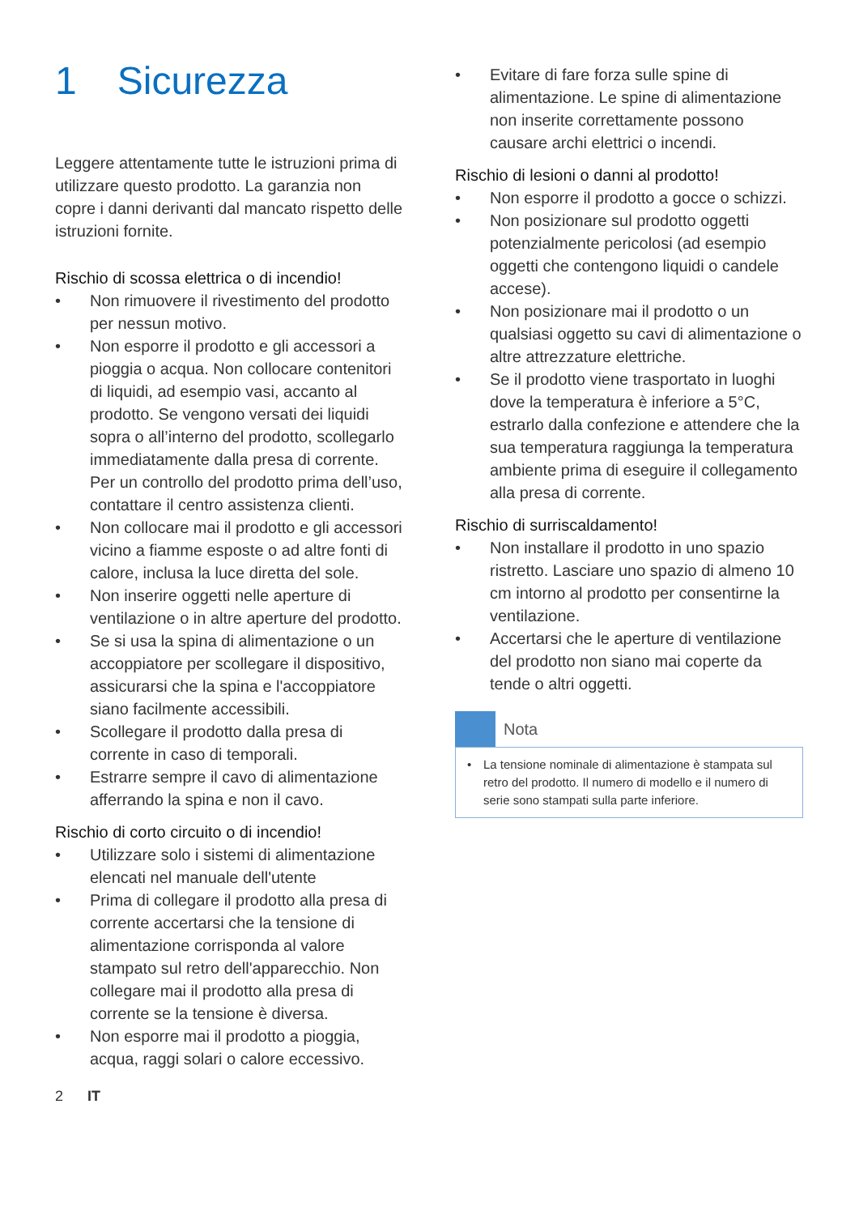1 Sicurezza
Leggere attentamente tutte le istruzioni prima di utilizzare questo prodotto. La garanzia non copre i danni derivanti dal mancato rispetto delle istruzioni fornite.
Rischio di scossa elettrica o di incendio!
• Non rimuovere il rivestimento del prodotto per nessun motivo.
• Non esporre il prodotto e gli accessori a pioggia o acqua. Non collocare contenitori di liquidi, ad esempio vasi, accanto al prodotto. Se vengono versati dei liquidi sopra o all’interno del prodotto, scollegarlo immediatamente dalla presa di corrente. Per un controllo del prodotto prima dell’uso, contattare il centro assistenza clienti.
• Non collocare mai il prodotto e gli accessori vicino a fiamme esposte o ad altre fonti di calore, inclusa la luce diretta del sole.
• Non inserire oggetti nelle aperture di ventilazione o in altre aperture del prodotto.
• Se si usa la spina di alimentazione o un accoppiatore per scollegare il dispositivo, assicurarsi che la spina e l'accoppiatore siano facilmente accessibili.
• Scollegare il prodotto dalla presa di corrente in caso di temporali.
• Estrarre sempre il cavo di alimentazione afferrando la spina e non il cavo.
Rischio di corto circuito o di incendio!
• Utilizzare solo i sistemi di alimentazione elencati nel manuale dell'utente
• Prima di collegare il prodotto alla presa di corrente accertarsi che la tensione di alimentazione corrisponda al valore stampato sul retro dell'apparecchio. Non collegare mai il prodotto alla presa di corrente se la tensione è diversa.
• Non esporre mai il prodotto a pioggia, acqua, raggi solari o calore eccessivo.
• Evitare di fare forza sulle spine di alimentazione. Le spine di alimentazione non inserite correttamente possono causare archi elettrici o incendi.
Rischio di lesioni o danni al prodotto!
• Non esporre il prodotto a gocce o schizzi.
• Non posizionare sul prodotto oggetti potenzialmente pericolosi (ad esempio oggetti che contengono liquidi o candele accese).
• Non posizionare mai il prodotto o un qualsiasi oggetto su cavi di alimentazione o altre attrezzature elettriche.
• Se il prodotto viene trasportato in luoghi dove la temperatura è inferiore a 5°C, estrarlo dalla confezione e attendere che la sua temperatura raggiunga la temperatura ambiente prima di eseguire il collegamento alla presa di corrente.
Rischio di surriscaldamento!
• Non installare il prodotto in uno spazio ristretto. Lasciare uno spazio di almeno 10 cm intorno al prodotto per consentirne la ventilazione.
• Accertarsi che le aperture di ventilazione del prodotto non siano mai coperte da tende o altri oggetti.
Nota
• La tensione nominale di alimentazione è stampata sul retro del prodotto. Il numero di modello e il numero di serie sono stampati sulla parte inferiore.
2 IT